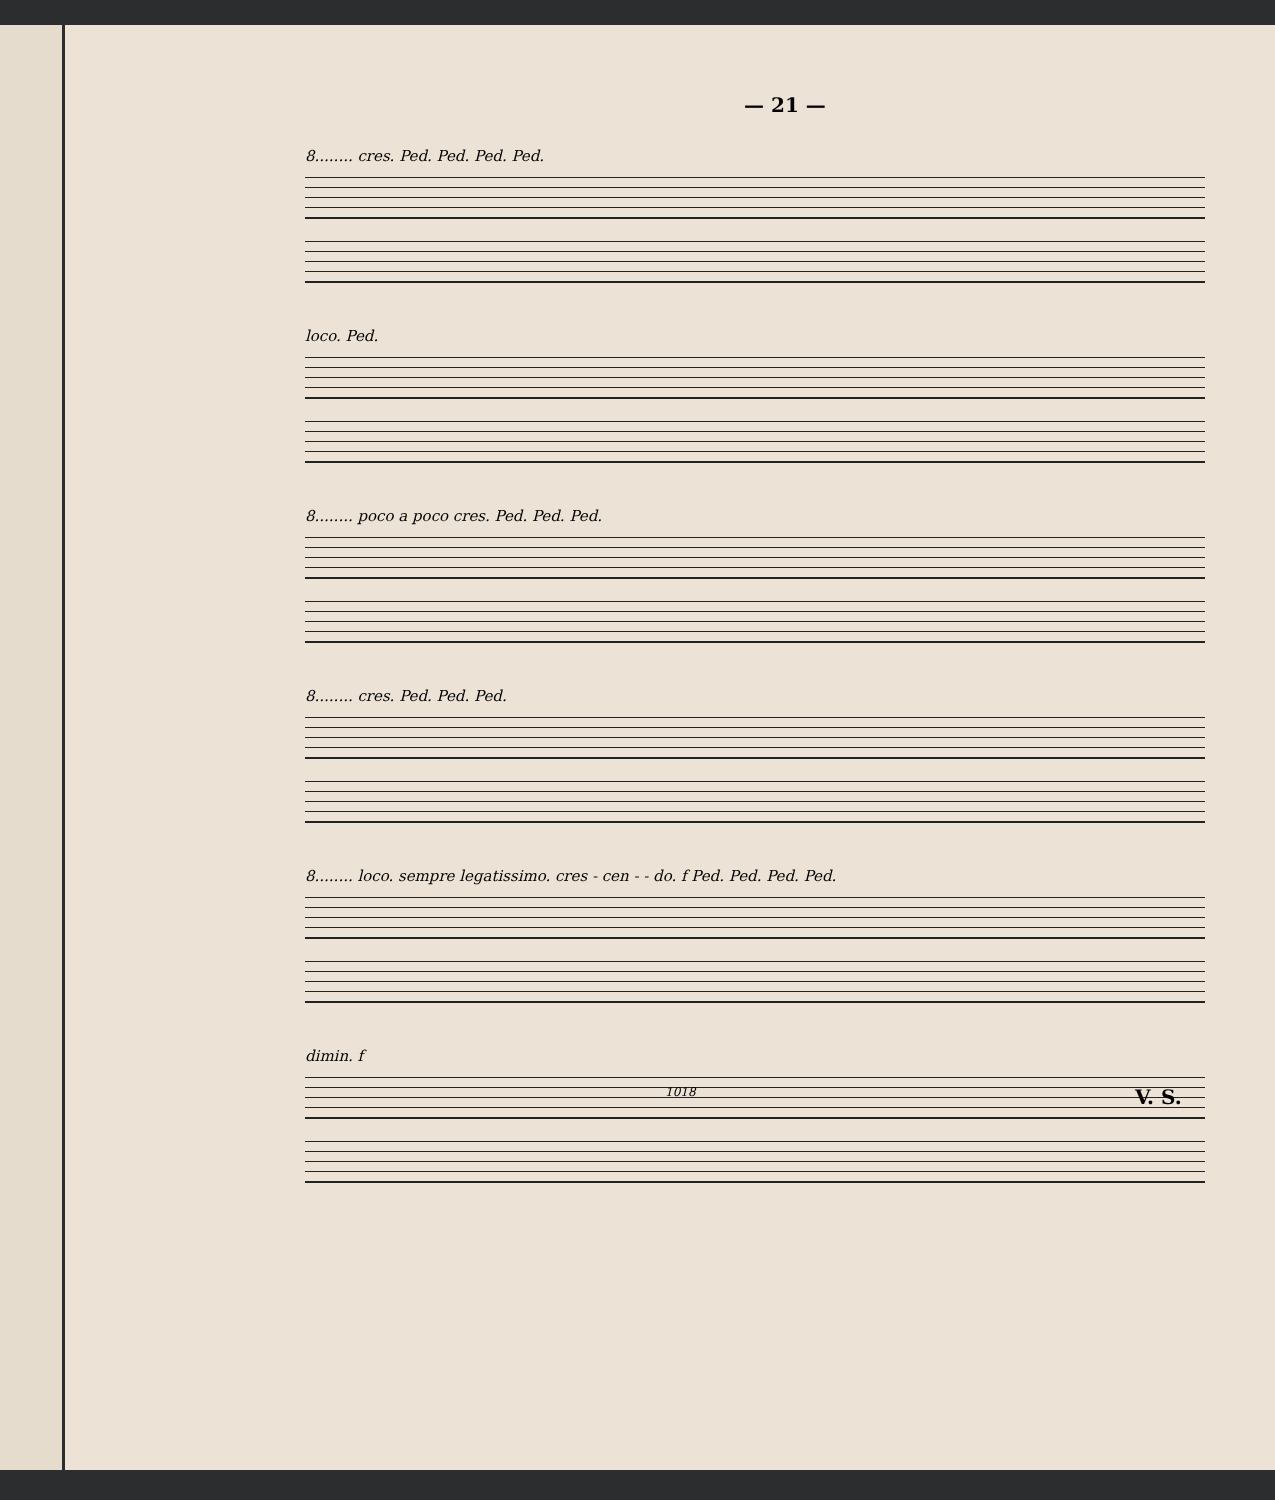— 21 —
8........ cres. Ped. Ped. Ped. Ped.
loco. Ped.
8........ poco a poco cres. Ped. Ped. Ped.
8........ cres. Ped. Ped. Ped.
8........ loco. sempre legatissimo. cres - cen - - do. f Ped. Ped. Ped. Ped.
dimin. f
1018 V. S.